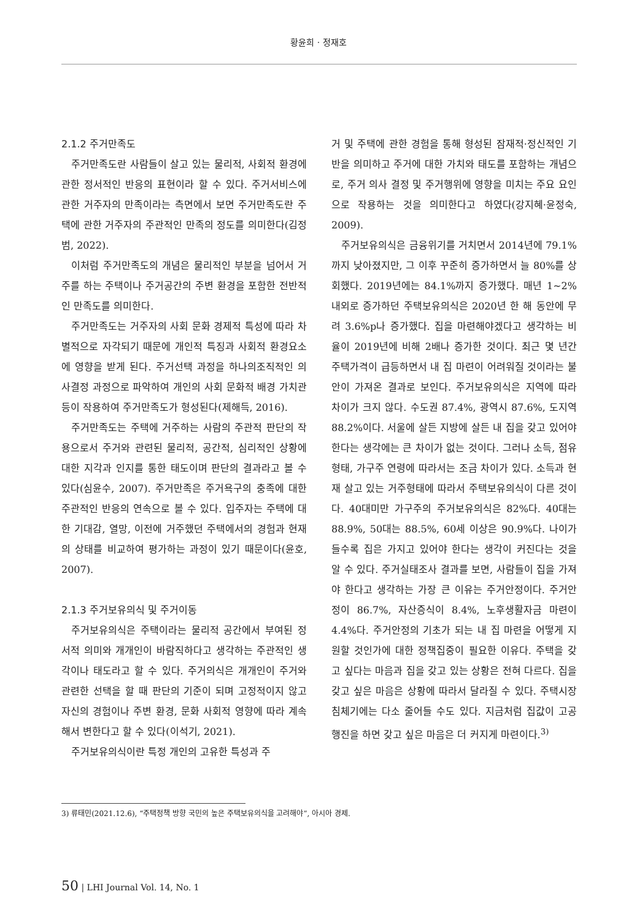황윤희 · 정재호
2.1.2 주거만족도
주거만족도란 사람들이 살고 있는 물리적, 사회적 환경에 관한 정서적인 반응의 표현이라 할 수 있다. 주거서비스에 관한 거주자의 만족이라는 측면에서 보면 주거만족도란 주택에 관한 거주자의 주관적인 만족의 정도를 의미한다(김정범, 2022).
이처럼 주거만족도의 개념은 물리적인 부분을 넘어서 거주를 하는 주택이나 주거공간의 주변 환경을 포함한 전반적인 만족도를 의미한다.
주거만족도는 거주자의 사회 문화 경제적 특성에 따라 차별적으로 자각되기 때문에 개인적 특징과 사회적 환경요소에 영향을 받게 된다. 주거선택 과정을 하나의조직적인 의사결정 과정으로 파악하여 개인의 사회 문화적 배경 가치관 등이 작용하여 주거만족도가 형성된다(제해득, 2016).
주거만족도는 주택에 거주하는 사람의 주관적 판단의 작용으로서 주거와 관련된 물리적, 공간적, 심리적인 상황에 대한 지각과 인지를 통한 태도이며 판단의 결과라고 볼 수 있다(심윤수, 2007). 주거만족은 주거욕구의 충족에 대한 주관적인 반응의 연속으로 볼 수 있다. 입주자는 주택에 대한 기대감, 열망, 이전에 거주했던 주택에서의 경험과 현재의 상태를 비교하여 평가하는 과정이 있기 때문이다(윤호, 2007).
2.1.3 주거보유의식 및 주거이동
주거보유의식은 주택이라는 물리적 공간에서 부여된 정서적 의미와 개개인이 바람직하다고 생각하는 주관적인 생각이나 태도라고 할 수 있다. 주거의식은 개개인이 주거와 관련한 선택을 할 때 판단의 기준이 되며 고정적이지 않고 자신의 경험이나 주변 환경, 문화 사회적 영향에 따라 계속해서 변한다고 할 수 있다(이석기, 2021).
주거보유의식이란 특정 개인의 고유한 특성과 주
거 및 주택에 관한 경험을 통해 형성된 잠재적·정신적인 기반을 의미하고 주거에 대한 가치와 태도를 포함하는 개념으로, 주거 의사 결정 및 주거행위에 영향을 미치는 주요 요인으로 작용하는 것을 의미한다고 하였다(강지혜·윤정숙, 2009).
주거보유의식은 금융위기를 거치면서 2014년에 79.1%까지 낮아졌지만, 그 이후 꾸준히 증가하면서 늘 80%를 상회했다. 2019년에는 84.1%까지 증가했다. 매년 1~2%내외로 증가하던 주택보유의식은 2020년 한 해 동안에 무려 3.6%p나 증가했다. 집을 마련해야겠다고 생각하는 비율이 2019년에 비해 2배나 증가한 것이다. 최근 몇 년간 주택가격이 급등하면서 내 집 마련이 어려워질 것이라는 불안이 가져온 결과로 보인다. 주거보유의식은 지역에 따라 차이가 크지 않다. 수도권 87.4%, 광역시 87.6%, 도지역 88.2%이다. 서울에 살든 지방에 살든 내 집을 갖고 있어야 한다는 생각에는 큰 차이가 없는 것이다. 그러나 소득, 점유형태, 가구주 연령에 따라서는 조금 차이가 있다. 소득과 현재 살고 있는 거주형태에 따라서 주택보유의식이 다른 것이다. 40대미만 가구주의 주거보유의식은 82%다. 40대는 88.9%, 50대는 88.5%, 60세 이상은 90.9%다. 나이가 들수록 집은 가지고 있어야 한다는 생각이 커진다는 것을 알 수 있다. 주거실태조사 결과를 보면, 사람들이 집을 가져야 한다고 생각하는 가장 큰 이유는 주거안정이다. 주거안정이 86.7%, 자산증식이 8.4%, 노후생활자금 마련이 4.4%다. 주거안정의 기초가 되는 내 집 마련을 어떻게 지원할 것인가에 대한 정책집중이 필요한 이유다. 주택을 갖고 싶다는 마음과 집을 갖고 있는 상황은 전혀 다르다. 집을 갖고 싶은 마음은 상황에 따라서 달라질 수 있다. 주택시장 침체기에는 다소 줄어들 수도 있다. 지금처럼 집값이 고공행진을 하면 갖고 싶은 마음은 더 커지게 마련이다.<sup>3)</sup>
3) 류태민(2021.12.6), “주택정책 방향 국민의 높은 주택보유의식을 고려해야”, 아시아 경제.
50 | LHI Journal Vol. 14, No. 1